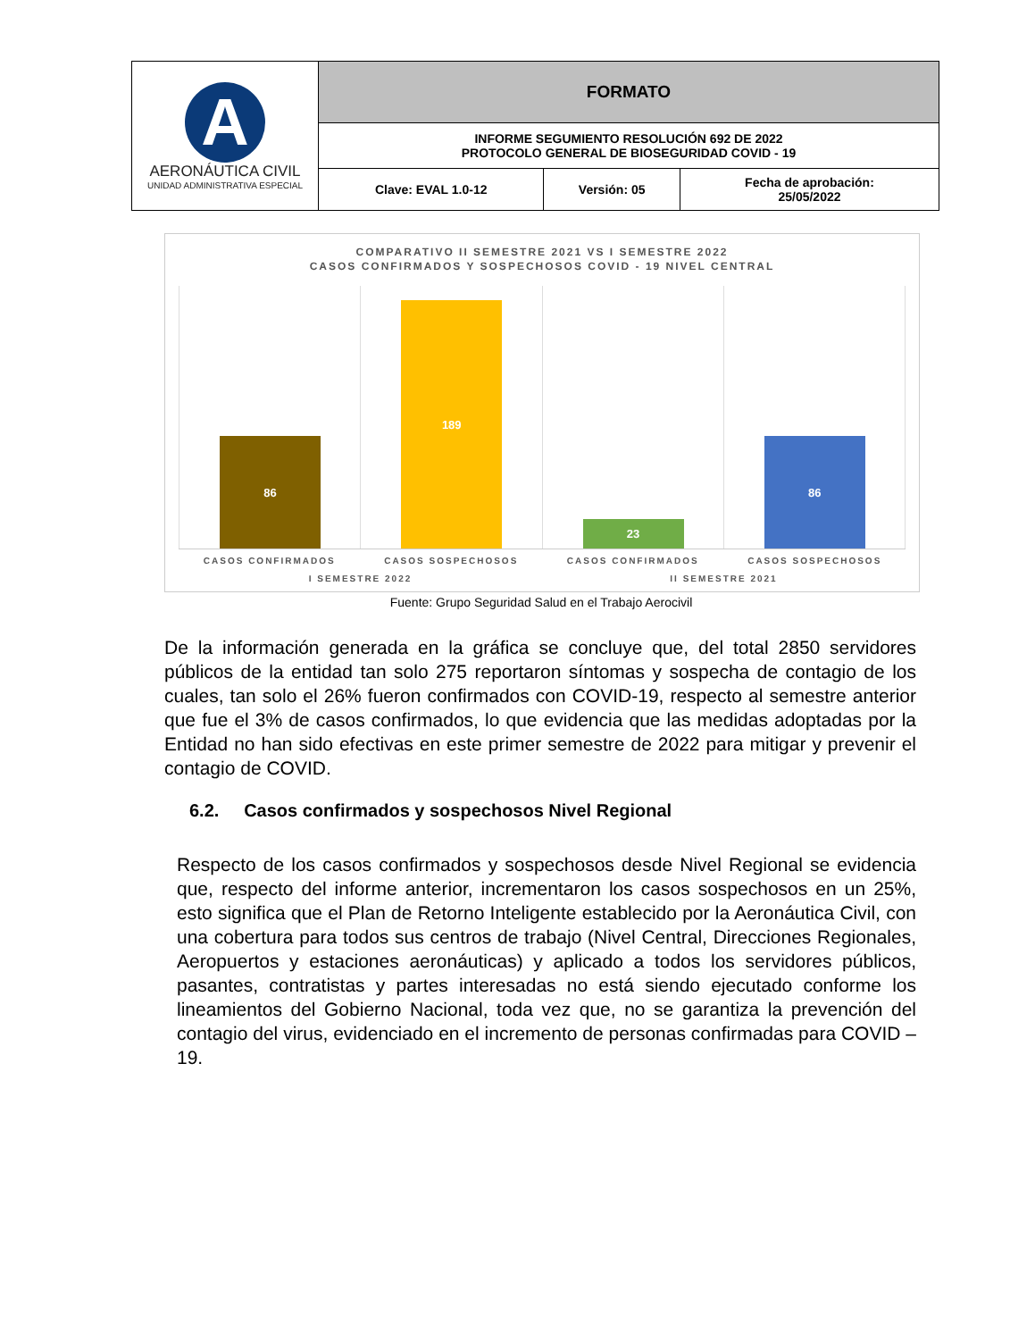| A AERONÁUTICA CIVIL UNIDAD ADMINISTRATIVA ESPECIAL | FORMATO | | |
| | INFORME SEGUMIENTO RESOLUCIÓN 692 DE 2022 PROTOCOLO GENERAL DE BIOSEGURIDAD COVID - 19 | | |
| | Clave: EVAL 1.0-12 | Versión: 05 | Fecha de aprobación: 25/05/2022 |
COMPARATIVO II SEMESTRE 2021 VS I SEMESTRE 2022
CASOS CONFIRMADOS Y SOSPECHOSOS COVID - 19 NIVEL CENTRAL
86
189
23
86
CASOS CONFIRMADOS CASOS SOSPECHOSOS CASOS CONFIRMADOS CASOS SOSPECHOSOS
I SEMESTRE 2022 II SEMESTRE 2021
Fuente: Grupo Seguridad Salud en el Trabajo Aerocivil
De la información generada en la gráfica se concluye que, del total 2850 servidores públicos de la entidad tan solo 275 reportaron síntomas y sospecha de contagio de los cuales, tan solo el 26% fueron confirmados con COVID-19, respecto al semestre anterior que fue el 3% de casos confirmados, lo que evidencia que las medidas adoptadas por la Entidad no han sido efectivas en este primer semestre de 2022 para mitigar y prevenir el contagio de COVID.
6.2. Casos confirmados y sospechosos Nivel Regional
Respecto de los casos confirmados y sospechosos desde Nivel Regional se evidencia que, respecto del informe anterior, incrementaron los casos sospechosos en un 25%, esto significa que el Plan de Retorno Inteligente establecido por la Aeronáutica Civil, con una cobertura para todos sus centros de trabajo (Nivel Central, Direcciones Regionales, Aeropuertos y estaciones aeronáuticas) y aplicado a todos los servidores públicos, pasantes, contratistas y partes interesadas no está siendo ejecutado conforme los lineamientos del Gobierno Nacional, toda vez que, no se garantiza la prevención del contagio del virus, evidenciado en el incremento de personas confirmadas para COVID – 19.